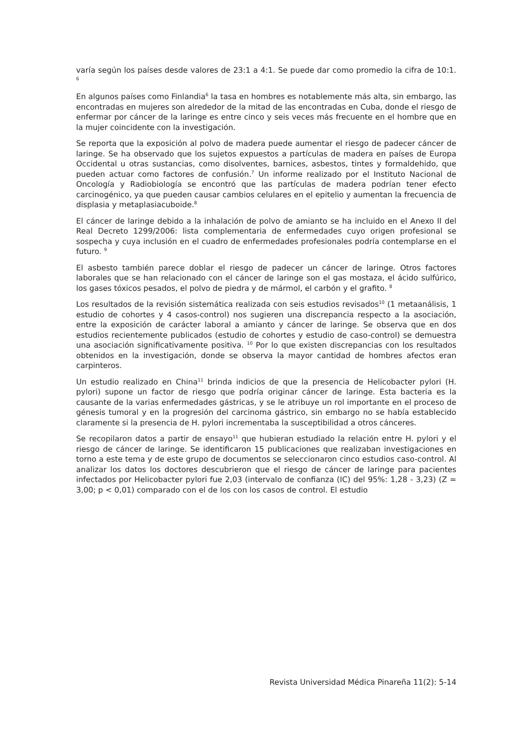varía según los países desde valores de 23:1 a 4:1. Se puede dar como promedio la cifra de 10:1. <sup>6</sup>
En algunos países como Finlandia<sup>6</sup> la tasa en hombres es notablemente más alta, sin embargo, las encontradas en mujeres son alrededor de la mitad de las encontradas en Cuba, donde el riesgo de enfermar por cáncer de la laringe es entre cinco y seis veces más frecuente en el hombre que en la mujer coincidente con la investigación.
Se reporta que la exposición al polvo de madera puede aumentar el riesgo de padecer cáncer de laringe. Se ha observado que los sujetos expuestos a partículas de madera en países de Europa Occidental u otras sustancias, como disolventes, barnices, asbestos, tintes y formaldehido, que pueden actuar como factores de confusión.<sup>7</sup> Un informe realizado por el Instituto Nacional de Oncología y Radiobiología se encontró que las partículas de madera podrían tener efecto carcinogénico, ya que pueden causar cambios celulares en el epitelio y aumentan la frecuencia de displasia y metaplasiacuboide.<sup>8</sup>
El cáncer de laringe debido a la inhalación de polvo de amianto se ha incluido en el Anexo II del Real Decreto 1299/2006: lista complementaria de enfermedades cuyo origen profesional se sospecha y cuya inclusión en el cuadro de enfermedades profesionales podría contemplarse en el futuro. <sup>9</sup>
El asbesto también parece doblar el riesgo de padecer un cáncer de laringe. Otros factores laborales que se han relacionado con el cáncer de laringe son el gas mostaza, el ácido sulfúrico, los gases tóxicos pesados, el polvo de piedra y de mármol, el carbón y el grafito. <sup>8</sup>
Los resultados de la revisión sistemática realizada con seis estudios revisados<sup>10</sup> (1 metaanálisis, 1 estudio de cohortes y 4 casos-control) nos sugieren una discrepancia respecto a la asociación, entre la exposición de carácter laboral a amianto y cáncer de laringe. Se observa que en dos estudios recientemente publicados (estudio de cohortes y estudio de caso-control) se demuestra una asociación significativamente positiva. <sup>10</sup> Por lo que existen discrepancias con los resultados obtenidos en la investigación, donde se observa la mayor cantidad de hombres afectos eran carpinteros.
Un estudio realizado en China<sup>11</sup> brinda indicios de que la presencia de Helicobacter pylori (H. pylori) supone un factor de riesgo que podría originar cáncer de laringe. Esta bacteria es la causante de la varias enfermedades gástricas, y se le atribuye un rol importante en el proceso de génesis tumoral y en la progresión del carcinoma gástrico, sin embargo no se había establecido claramente si la presencia de H. pylori incrementaba la susceptibilidad a otros cánceres.
Se recopilaron datos a partir de ensayo<sup>11</sup> que hubieran estudiado la relación entre H. pylori y el riesgo de cáncer de laringe. Se identificaron 15 publicaciones que realizaban investigaciones en torno a este tema y de este grupo de documentos se seleccionaron cinco estudios caso-control. Al analizar los datos los doctores descubrieron que el riesgo de cáncer de laringe para pacientes infectados por Helicobacter pylori fue 2,03 (intervalo de confianza (IC) del 95%: 1,28 - 3,23) (Z = 3,00; p < 0,01) comparado con el de los con los casos de control. El estudio
Revista Universidad Médica Pinareña 11(2): 5-14